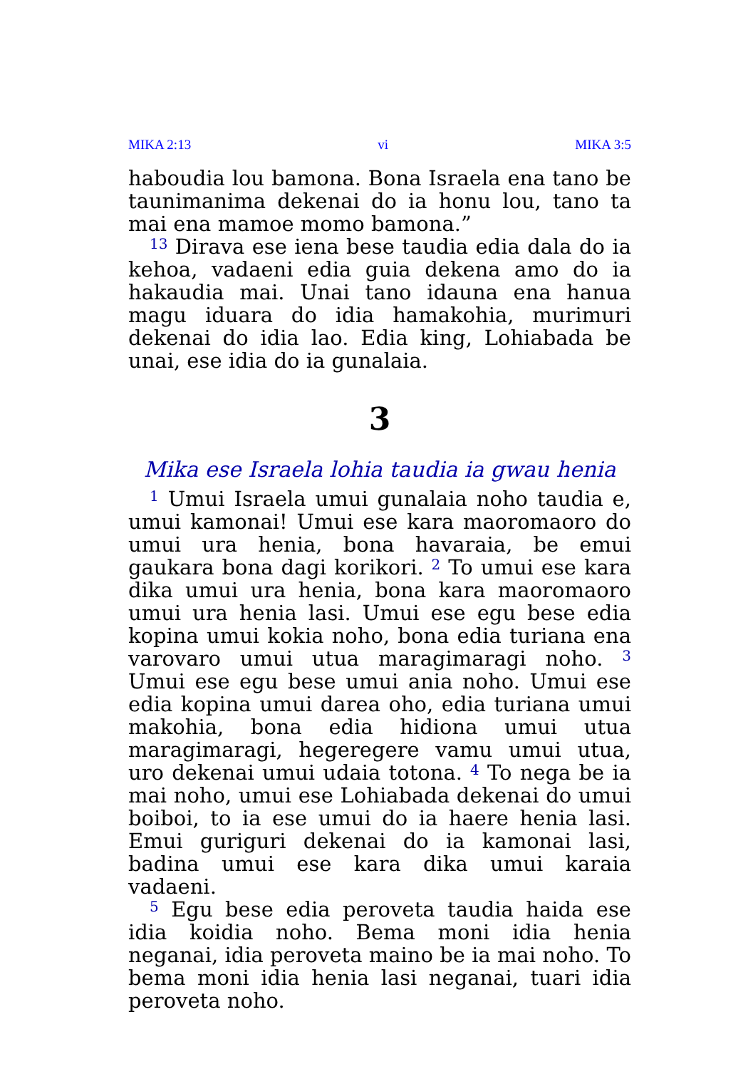MIKA 2:13 vi MIKA 3:5
haboudia lou bamona. Bona Israela ena tano be taunimanima dekenai do ia honu lou, tano ta mai ena mamoe momo bamona.”
<sup>13</sup> Dirava ese iena bese taudia edia dala do ia kehoa, vadaeni edia guia dekena amo do ia hakaudia mai. Unai tano idauna ena hanua magu iduara do idia hamakohia, murimuri dekenai do idia lao. Edia king, Lohiabada be unai, ese idia do ia gunalaia.
3
Mika ese Israela lohia taudia ia gwau henia
<sup>1</sup> Umui Israela umui gunalaia noho taudia e, umui kamonai! Umui ese kara maoromaoro do umui ura henia, bona havaraia, be emui gaukara bona dagi korikori. <sup>2</sup> To umui ese kara dika umui ura henia, bona kara maoromaoro umui ura henia lasi. Umui ese egu bese edia kopina umui kokia noho, bona edia turiana ena varovaro umui utua maragimaragi noho. <sup>3</sup> Umui ese egu bese umui ania noho. Umui ese edia kopina umui darea oho, edia turiana umui makohia, bona edia hidiona umui utua maragimaragi, hegeregere vamu umui utua, uro dekenai umui udaia totona. <sup>4</sup> To nega be ia mai noho, umui ese Lohiabada dekenai do umui boiboi, to ia ese umui do ia haere henia lasi. Emui guriguri dekenai do ia kamonai lasi, badina umui ese kara dika umui karaia vadaeni.
<sup>5</sup> Egu bese edia peroveta taudia haida ese idia koidia noho. Bema moni idia henia neganai, idia peroveta maino be ia mai noho. To bema moni idia henia lasi neganai, tuari idia peroveta noho.